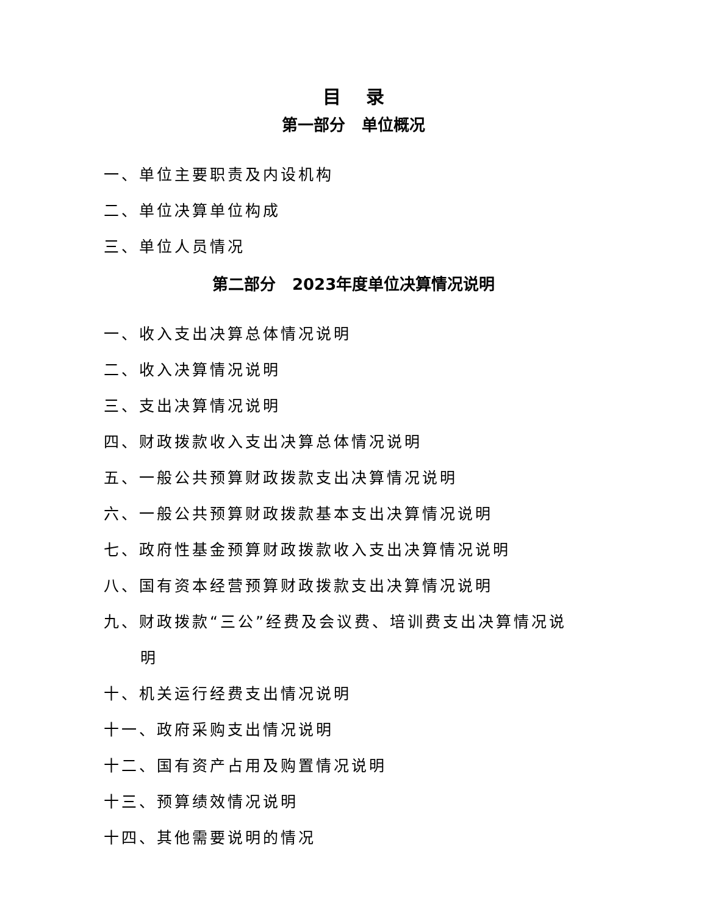目 录
第一部分 单位概况
一、单位主要职责及内设机构
二、单位决算单位构成
三、单位人员情况
第二部分 2023年度单位决算情况说明
一、收入支出决算总体情况说明
二、收入决算情况说明
三、支出决算情况说明
四、财政拨款收入支出决算总体情况说明
五、一般公共预算财政拨款支出决算情况说明
六、一般公共预算财政拨款基本支出决算情况说明
七、政府性基金预算财政拨款收入支出决算情况说明
八、国有资本经营预算财政拨款支出决算情况说明
九、财政拨款“三公”经费及会议费、培训费支出决算情况说
明
十、机关运行经费支出情况说明
十一、政府采购支出情况说明
十二、国有资产占用及购置情况说明
十三、预算绩效情况说明
十四、其他需要说明的情况